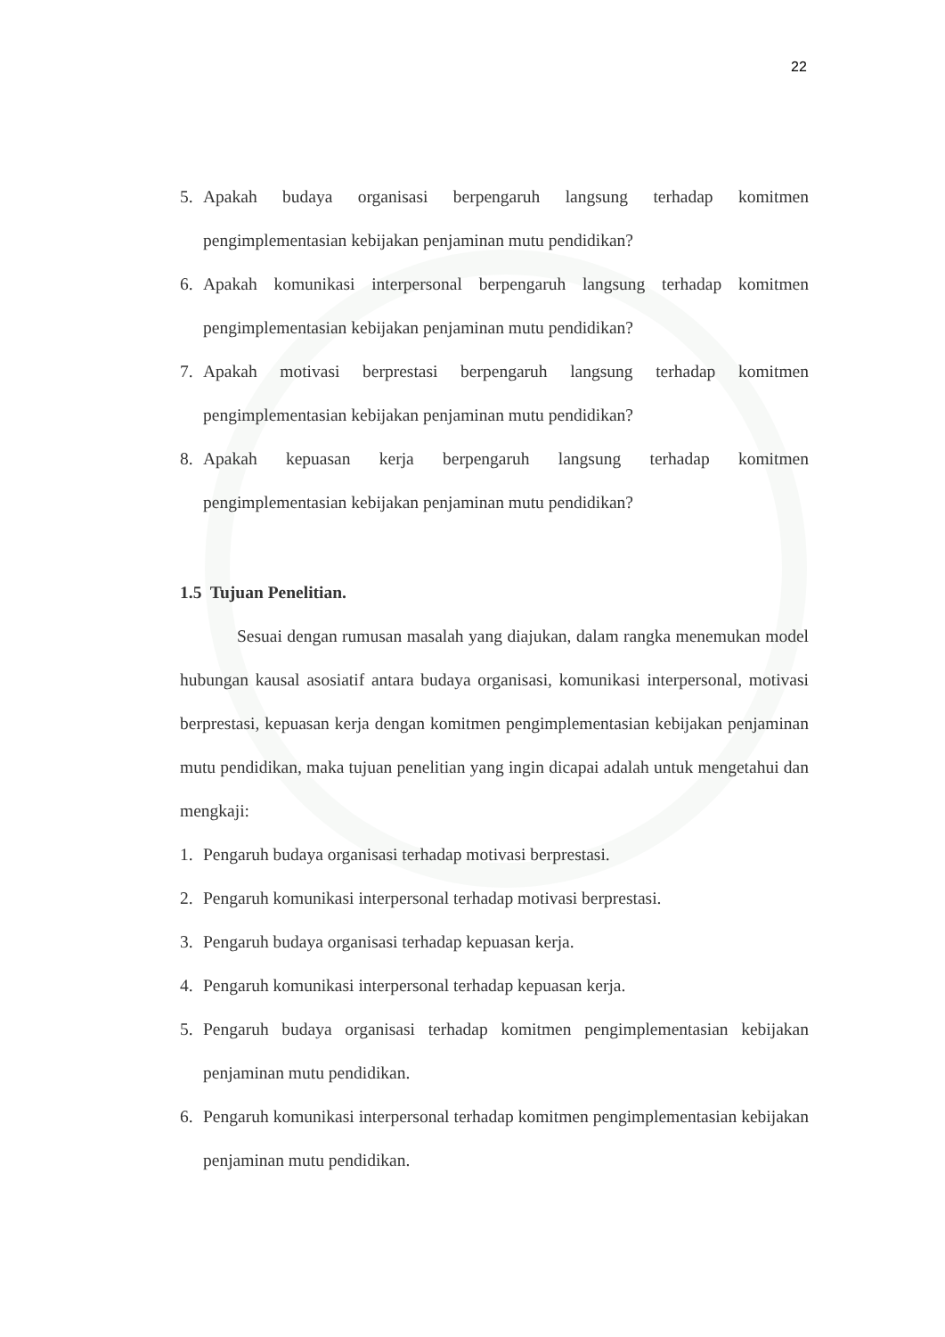22
5. Apakah budaya organisasi berpengaruh langsung terhadap komitmen pengimplementasian kebijakan penjaminan mutu pendidikan?
6. Apakah komunikasi interpersonal berpengaruh langsung terhadap komitmen pengimplementasian kebijakan penjaminan mutu pendidikan?
7. Apakah motivasi berprestasi berpengaruh langsung terhadap komitmen pengimplementasian kebijakan penjaminan mutu pendidikan?
8. Apakah kepuasan kerja berpengaruh langsung terhadap komitmen pengimplementasian kebijakan penjaminan mutu pendidikan?
1.5 Tujuan Penelitian.
Sesuai dengan rumusan masalah yang diajukan, dalam rangka menemukan model hubungan kausal asosiatif antara budaya organisasi, komunikasi interpersonal, motivasi berprestasi, kepuasan kerja dengan komitmen pengimplementasian kebijakan penjaminan mutu pendidikan, maka tujuan penelitian yang ingin dicapai adalah untuk mengetahui dan mengkaji:
1. Pengaruh budaya organisasi terhadap motivasi berprestasi.
2. Pengaruh komunikasi interpersonal terhadap motivasi berprestasi.
3. Pengaruh budaya organisasi terhadap kepuasan kerja.
4. Pengaruh komunikasi interpersonal terhadap kepuasan kerja.
5. Pengaruh budaya organisasi terhadap komitmen pengimplementasian kebijakan penjaminan mutu pendidikan.
6. Pengaruh komunikasi interpersonal terhadap komitmen pengimplementasian kebijakan penjaminan mutu pendidikan.